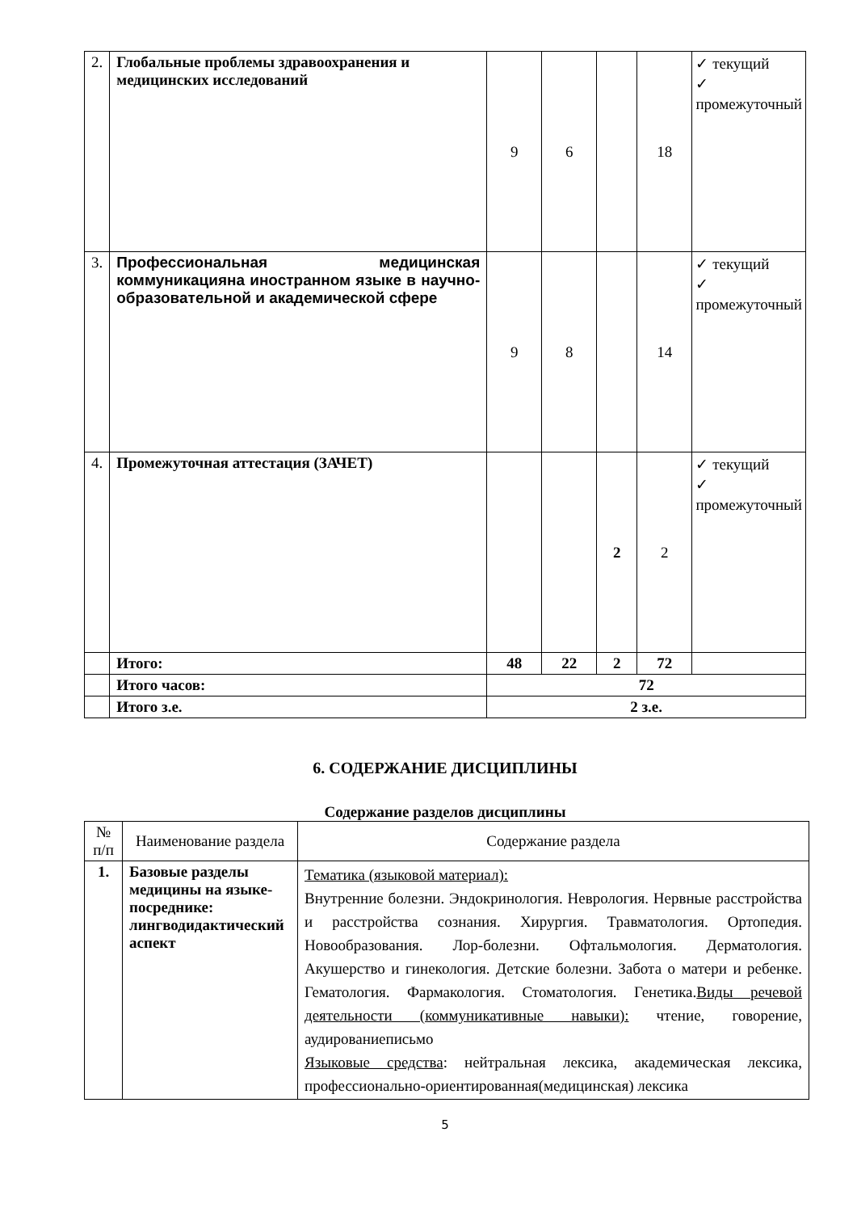| 2. | Глобальные проблемы здравоохранения и медицинских исследований | 9 | 6 | | 18 | ✓ текущий ✓ промежуточный |
| 3. | Профессиональная медицинская коммуникацияна иностранном языке в научно-образовательной и академической сфере | 9 | 8 | | 14 | ✓ текущий ✓ промежуточный |
| 4. | Промежуточная аттестация (ЗАЧЕТ) | | | 2 | 2 | ✓ текущий ✓ промежуточный |
| | Итого: | 48 | 22 | 2 | 72 | |
| | Итого часов: | 72 | | | | |
| | Итого з.е. | 2 з.е. | | | | |
6. СОДЕРЖАНИЕ ДИСЦИПЛИНЫ
Содержание разделов дисциплины
| № п/п | Наименование раздела | Содержание раздела |
| 1. | Базовые разделы медицины на языке-посреднике: лингводидактический аспект | Тематика (языковой материал): Внутренние болезни. Эндокринология. Неврология. Нервные расстройства и расстройства сознания. Хирургия. Травматология. Ортопедия. Новообразования. Лор-болезни. Офтальмология. Дерматология. Акушерство и гинекология. Детские болезни. Забота о матери и ребенке. Гематология. Фармакология. Стоматология. Генетика. Виды речевой деятельности (коммуникативные навыки): чтение, говорение, аудированиеписьмо Языковые средства : нейтральная лексика, академическая лексика, профессионально-ориентированная(медицинская) лексика |
5